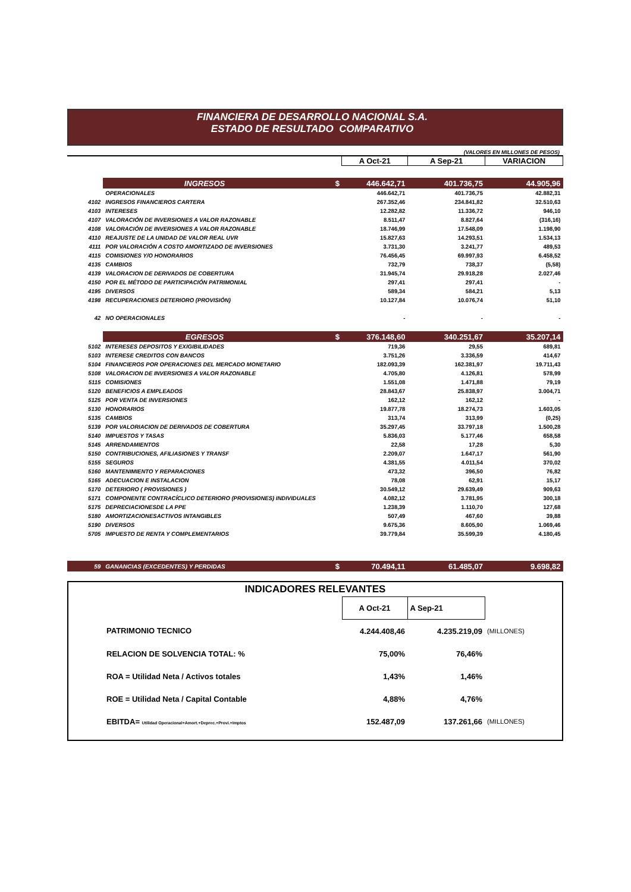FINANCIERA DE DESARROLLO NACIONAL S.A.
ESTADO DE RESULTADO COMPARATIVO
(VALORES EN MILLONES DE PESOS)
| | | | A Oct-21 | A Sep-21 | VARIACION |
| | INGRESOS | $ | 446.642,71 | 401.736,75 | 44.905,96 |
| | OPERACIONALES | | 446.642,71 | 401.736,75 | 42.882,31 |
| 4102 | INGRESOS FINANCIEROS CARTERA | | 267.352,46 | 234.841,82 | 32.510,63 |
| 4103 | INTERESES | | 12.282,82 | 11.336,72 | 946,10 |
| 4107 | VALORACIÓN DE INVERSIONES A VALOR RAZONABLE | | 8.511,47 | 8.827,64 | (316,16) |
| 4108 | VALORACIÓN DE INVERSIONES A VALOR RAZONABLE | | 18.746,99 | 17.548,09 | 1.198,90 |
| 4110 | REAJUSTE DE LA UNIDAD DE VALOR REAL UVR | | 15.827,63 | 14.293,51 | 1.534,13 |
| 4111 | POR VALORACIÓN A COSTO AMORTIZADO DE INVERSIONES | | 3.731,30 | 3.241,77 | 489,53 |
| 4115 | COMISIONES Y/O HONORARIOS | | 76.456,45 | 69.997,93 | 6.458,52 |
| 4135 | CAMBIOS | | 732,79 | 738,37 | (5,58) |
| 4139 | VALORACION DE DERIVADOS DE COBERTURA | | 31.945,74 | 29.918,28 | 2.027,46 |
| 4150 | POR EL MÉTODO DE PARTICIPACIÓN PATRIMONIAL | | 297,41 | 297,41 | - |
| 4195 | DIVERSOS | | 589,34 | 584,21 | 5,13 |
| 4198 | RECUPERACIONES DETERIORO (PROVISIÓN) | | 10.127,84 | 10.076,74 | 51,10 |
| 42 | NO OPERACIONALES | | - | - | - |
| | EGRESOS | $ | 376.148,60 | 340.251,67 | 35.207,14 |
| 5102 | INTERESES DEPOSITOS Y EXIGIBILIDADES | | 719,36 | 29,55 | 689,81 |
| 5103 | INTERESE CREDITOS CON BANCOS | | 3.751,26 | 3.336,59 | 414,67 |
| 5104 | FINANCIEROS POR OPERACIONES DEL MERCADO MONETARIO | | 182.093,39 | 162.381,97 | 19.711,43 |
| 5108 | VALORACION DE INVERSIONES A VALOR RAZONABLE | | 4.705,80 | 4.126,81 | 578,99 |
| 5115 | COMISIONES | | 1.551,08 | 1.471,88 | 79,19 |
| 5120 | BENEFICIOS A EMPLEADOS | | 28.843,67 | 25.838,97 | 3.004,71 |
| 5125 | POR VENTA DE INVERSIONES | | 162,12 | 162,12 | - |
| 5130 | HONORARIOS | | 19.877,78 | 18.274,73 | 1.603,05 |
| 5135 | CAMBIOS | | 313,74 | 313,99 | (0,25) |
| 5139 | POR VALORIACION DE DERIVADOS DE COBERTURA | | 35.297,45 | 33.797,18 | 1.500,28 |
| 5140 | IMPUESTOS Y TASAS | | 5.836,03 | 5.177,46 | 658,58 |
| 5145 | ARRENDAMIENTOS | | 22,58 | 17,28 | 5,30 |
| 5150 | CONTRIBUCIONES, AFILIASIONES Y TRANSF | | 2.209,07 | 1.647,17 | 561,90 |
| 5155 | SEGUROS | | 4.381,55 | 4.011,54 | 370,02 |
| 5160 | MANTENIMIENTO Y REPARACIONES | | 473,32 | 396,50 | 76,82 |
| 5165 | ADECUACION E INSTALACION | | 78,08 | 62,91 | 15,17 |
| 5170 | DETERIORO ( PROVISIONES ) | | 30.549,12 | 29.639,49 | 909,63 |
| 5171 | COMPONENTE CONTRACÍCLICO DETERIORO (PROVISIONES) INDIVIDUALES | | 4.082,12 | 3.781,95 | 300,18 |
| 5175 | DEPRECIACIONESDE LA PPE | | 1.238,39 | 1.110,70 | 127,68 |
| 5180 | AMORTIZACIONESACTIVOS INTANGIBLES | | 507,49 | 467,60 | 39,88 |
| 5190 | DIVERSOS | | 9.675,36 | 8.605,90 | 1.069,46 |
| 5705 | IMPUESTO DE RENTA Y COMPLEMENTARIOS | | 39.779,84 | 35.599,39 | 4.180,45 |
| 59 | GANANCIAS (EXCEDENTES) Y PERDIDAS | $ | 70.494,11 | 61.485,07 | 9.698,82 |
| INDICADORES RELEVANTES | | | | |
| | | A Oct-21 | A Sep-21 | |
| | PATRIMONIO TECNICO | 4.244.408,46 | 4.235.219,09 | (MILLONES) |
| | RELACION DE SOLVENCIA TOTAL: % | 75,00% | 76,46% | |
| | ROA = Utilidad Neta / Activos totales | 1,43% | 1,46% | |
| | ROE = Utilidad Neta / Capital Contable | 4,88% | 4,76% | |
| | EBITDA= Utilidad Operacional+Amort.+Deprec.+Provi.+Imptos | 152.487,09 | 137.261,66 | (MILLONES) |